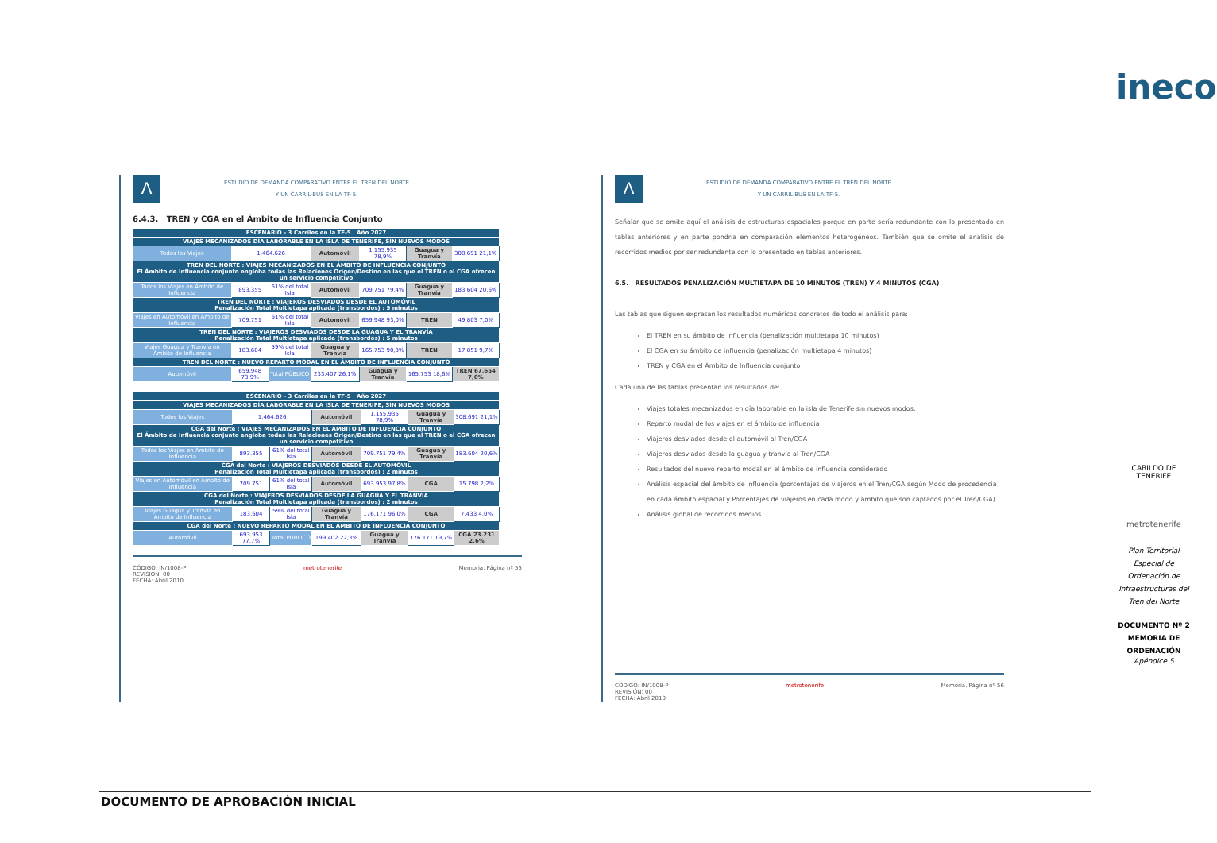ineco
CABILDO DE TENERIFE
metrotenerife
Plan Territorial Especial de Ordenación de Infraestructuras del Tren del Norte
DOCUMENTO Nº 2
MEMORIA DE ORDENACIÓN
Apéndice 5
Λ
ESTUDIO DE DEMANDA COMPARATIVO ENTRE EL TREN DEL NORTE
Y UN CARRIL-BUS EN LA TF-5.
6.4.3. TREN y CGA en el Ámbito de Influencia Conjunto
| ESCENARIO - 3 Carriles en la TF-5 Año 2027 | | | | | | |
| VIAJES MECANIZADOS DÍA LABORABLE EN LA ISLA DE TENERIFE, SIN NUEVOS MODOS | | | | | | |
| Todos los Viajes | 1.464.626 | | Automóvil | 1.155.935 78,9% | Guagua y Tranvía | 308.691 21,1% |
| TREN DEL NORTE : VIAJES MECANIZADOS EN EL ÁMBITO DE INFLUENCIA CONJUNTO El Ámbito de Influencia conjunto engloba todas las Relaciones Origen/Destino en las que el TREN o el CGA ofrecen un servicio competitivo | | | | | | |
| Todos los Viajes en Ámbito de Influencia | 893.355 | 61% del total Isla | Automóvil | 709.751 79,4% | Guagua y Tranvía | 183.604 20,6% |
| TREN DEL NORTE : VIAJEROS DESVIADOS DESDE EL AUTOMÓVIL Penalización Total Multietapa aplicada (transbordos) : 5 minutos | | | | | | |
| Viajes en Automóvil en Ámbito de Influencia | 709.751 | 61% del total Isla | Automóvil | 659.948 93,0% | TREN | 49.803 7,0% |
| TREN DEL NORTE : VIAJEROS DESVIADOS DESDE LA GUAGUA Y EL TRANVÍA Penalización Total Multietapa aplicada (transbordos) : 5 minutos | | | | | | |
| Viajes Guagua y Tranvía en Ámbito de Influencia | 183.604 | 59% del total Isla | Guagua y Tranvía | 165.753 90,3% | TREN | 17.851 9,7% |
| TREN DEL NORTE : NUEVO REPARTO MODAL EN EL ÁMBITO DE INFLUENCIA CONJUNTO | | | | | | |
| Automóvil | 659.948 73,9% | Total PÚBLICO | 233.407 26,1% | Guagua y Tranvía | 165.753 18,6% | TREN 67.654 7,6% |
| ESCENARIO - 3 Carriles en la TF-5 Año 2027 | | | | | | |
| VIAJES MECANIZADOS DÍA LABORABLE EN LA ISLA DE TENERIFE, SIN NUEVOS MODOS | | | | | | |
| Todos los Viajes | 1.464.626 | | Automóvil | 1.155.935 78,9% | Guagua y Tranvía | 308.691 21,1% |
| CGA del Norte : VIAJES MECANIZADOS EN EL ÁMBITO DE INFLUENCIA CONJUNTO El Ámbito de Influencia conjunto engloba todas las Relaciones Origen/Destino en las que el TREN o el CGA ofrecen un servicio competitivo | | | | | | |
| Todos los Viajes en Ámbito de Influencia | 893.355 | 61% del total Isla | Automóvil | 709.751 79,4% | Guagua y Tranvía | 183.604 20,6% |
| CGA del Norte : VIAJEROS DESVIADOS DESDE EL AUTOMÓVIL Penalización Total Multietapa aplicada (transbordos) : 2 minutos | | | | | | |
| Viajes en Automóvil en Ámbito de Influencia | 709.751 | 61% del total Isla | Automóvil | 693.953 97,8% | CGA | 15.798 2,2% |
| CGA del Norte : VIAJEROS DESVIADOS DESDE LA GUAGUA Y EL TRANVÍA Penalización Total Multietapa aplicada (transbordos) : 2 minutos | | | | | | |
| Viajes Guagua y Tranvía en Ámbito de Influencia | 183.604 | 59% del total Isla | Guagua y Tranvía | 176.171 96,0% | CGA | 7.433 4,0% |
| CGA del Norte : NUEVO REPARTO MODAL EN EL ÁMBITO DE INFLUENCIA CONJUNTO | | | | | | |
| Automóvil | 693.953 77,7% | Total PÚBLICO | 199.402 22,3% | Guagua y Tranvía | 176.171 19,7% | CGA 23.231 2,6% |
CÓDIGO: IN/1008-P
REVISIÓN: 00
FECHA: Abril 2010
metrotenerife Memoria. Página nº 55
Λ
ESTUDIO DE DEMANDA COMPARATIVO ENTRE EL TREN DEL NORTE
Y UN CARRIL-BUS EN LA TF-5.
Señalar que se omite aquí el análisis de estructuras espaciales porque en parte sería redundante con lo presentado en tablas anteriores y en parte pondría en comparación elementos heterogéneos. También que se omite el análisis de recorridos medios por ser redundante con lo presentado en tablas anteriores.
6.5. RESULTADOS PENALIZACIÓN MULTIETAPA DE 10 MINUTOS (TREN) Y 4 MINUTOS (CGA)
Las tablas que siguen expresan los resultados numéricos concretos de todo el análisis para:
El TREN en su ámbito de influencia (penalización multietapa 10 minutos)
El CGA en su ámbito de influencia (penalización multietapa 4 minutos)
TREN y CGA en el Ámbito de Influencia conjunto
Cada una de las tablas presentan los resultados de:
Viajes totales mecanizados en día laborable en la isla de Tenerife sin nuevos modos.
Reparto modal de los viajes en el ámbito de influencia
Viajeros desviados desde el automóvil al Tren/CGA
Viajeros desviados desde la guagua y tranvía al Tren/CGA
Resultados del nuevo reparto modal en el ámbito de influencia considerado
Análisis espacial del ámbito de influencia (porcentajes de viajeros en el Tren/CGA según Modo de procedencia en cada ámbito espacial y Porcentajes de viajeros en cada modo y ámbito que son captados por el Tren/CGA)
Análisis global de recorridos medios
CÓDIGO: IN/1008-P
REVISIÓN: 00
FECHA: Abril 2010
metrotenerife Memoria. Página nº 56
DOCUMENTO DE APROBACIÓN INICIAL